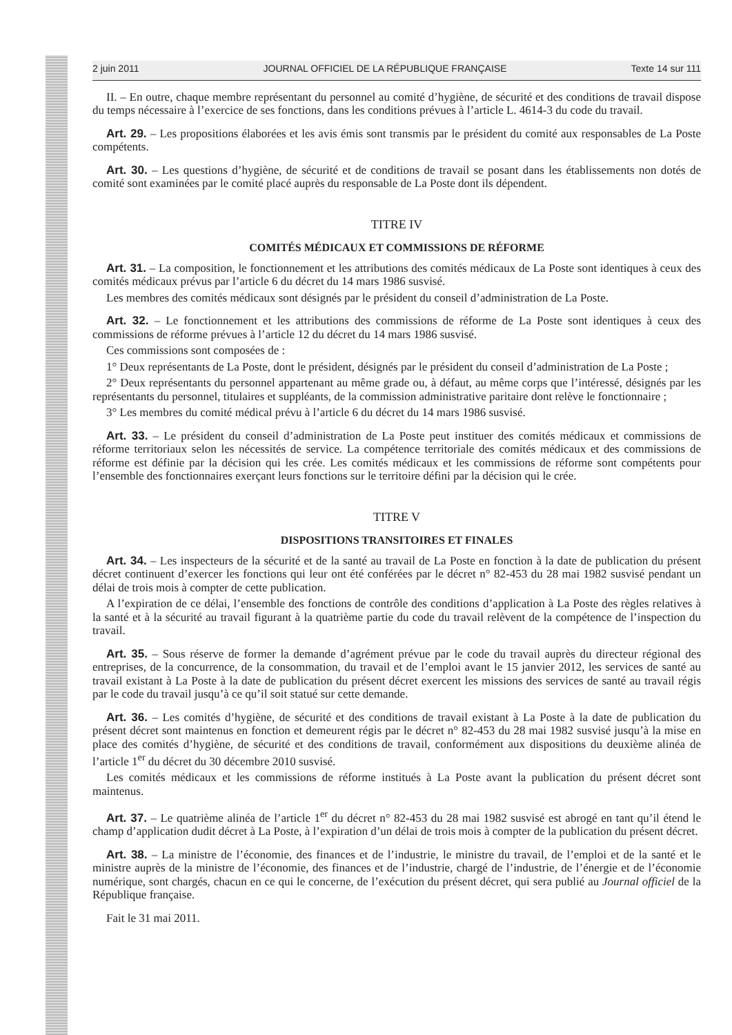2 juin 2011 JOURNAL OFFICIEL DE LA RÉPUBLIQUE FRANÇAISE Texte 14 sur 111
II. – En outre, chaque membre représentant du personnel au comité d’hygiène, de sécurité et des conditions de travail dispose du temps nécessaire à l’exercice de ses fonctions, dans les conditions prévues à l’article L. 4614-3 du code du travail.
Art. 29. – Les propositions élaborées et les avis émis sont transmis par le président du comité aux responsables de La Poste compétents.
Art. 30. – Les questions d’hygiène, de sécurité et de conditions de travail se posant dans les établissements non dotés de comité sont examinées par le comité placé auprès du responsable de La Poste dont ils dépendent.
TITRE IV
COMITÉS MÉDICAUX ET COMMISSIONS DE RÉFORME
Art. 31. – La composition, le fonctionnement et les attributions des comités médicaux de La Poste sont identiques à ceux des comités médicaux prévus par l’article 6 du décret du 14 mars 1986 susvisé.
Les membres des comités médicaux sont désignés par le président du conseil d’administration de La Poste.
Art. 32. – Le fonctionnement et les attributions des commissions de réforme de La Poste sont identiques à ceux des commissions de réforme prévues à l’article 12 du décret du 14 mars 1986 susvisé.
Ces commissions sont composées de :
1° Deux représentants de La Poste, dont le président, désignés par le président du conseil d’administration de La Poste ;
2° Deux représentants du personnel appartenant au même grade ou, à défaut, au même corps que l’intéressé, désignés par les représentants du personnel, titulaires et suppléants, de la commission administrative paritaire dont relève le fonctionnaire ;
3° Les membres du comité médical prévu à l’article 6 du décret du 14 mars 1986 susvisé.
Art. 33. – Le président du conseil d’administration de La Poste peut instituer des comités médicaux et commissions de réforme territoriaux selon les nécessités de service. La compétence territoriale des comités médicaux et des commissions de réforme est définie par la décision qui les crée. Les comités médicaux et les commissions de réforme sont compétents pour l’ensemble des fonctionnaires exerçant leurs fonctions sur le territoire défini par la décision qui le crée.
TITRE V
DISPOSITIONS TRANSITOIRES ET FINALES
Art. 34. – Les inspecteurs de la sécurité et de la santé au travail de La Poste en fonction à la date de publication du présent décret continuent d’exercer les fonctions qui leur ont été conférées par le décret n° 82-453 du 28 mai 1982 susvisé pendant un délai de trois mois à compter de cette publication.
A l’expiration de ce délai, l’ensemble des fonctions de contrôle des conditions d’application à La Poste des règles relatives à la santé et à la sécurité au travail figurant à la quatrième partie du code du travail relèvent de la compétence de l’inspection du travail.
Art. 35. – Sous réserve de former la demande d’agrément prévue par le code du travail auprès du directeur régional des entreprises, de la concurrence, de la consommation, du travail et de l’emploi avant le 15 janvier 2012, les services de santé au travail existant à La Poste à la date de publication du présent décret exercent les missions des services de santé au travail régis par le code du travail jusqu’à ce qu’il soit statué sur cette demande.
Art. 36. – Les comités d’hygiène, de sécurité et des conditions de travail existant à La Poste à la date de publication du présent décret sont maintenus en fonction et demeurent régis par le décret n° 82-453 du 28 mai 1982 susvisé jusqu’à la mise en place des comités d’hygiène, de sécurité et des conditions de travail, conformément aux dispositions du deuxième alinéa de l’article 1<sup>er</sup> du décret du 30 décembre 2010 susvisé.
Les comités médicaux et les commissions de réforme institués à La Poste avant la publication du présent décret sont maintenus.
Art. 37. – Le quatrième alinéa de l’article 1<sup>er</sup> du décret n° 82-453 du 28 mai 1982 susvisé est abrogé en tant qu’il étend le champ d’application dudit décret à La Poste, à l’expiration d’un délai de trois mois à compter de la publication du présent décret.
Art. 38. – La ministre de l’économie, des finances et de l’industrie, le ministre du travail, de l’emploi et de la santé et le ministre auprès de la ministre de l’économie, des finances et de l’industrie, chargé de l’industrie, de l’énergie et de l’économie numérique, sont chargés, chacun en ce qui le concerne, de l’exécution du présent décret, qui sera publié au Journal officiel de la République française.
Fait le 31 mai 2011.